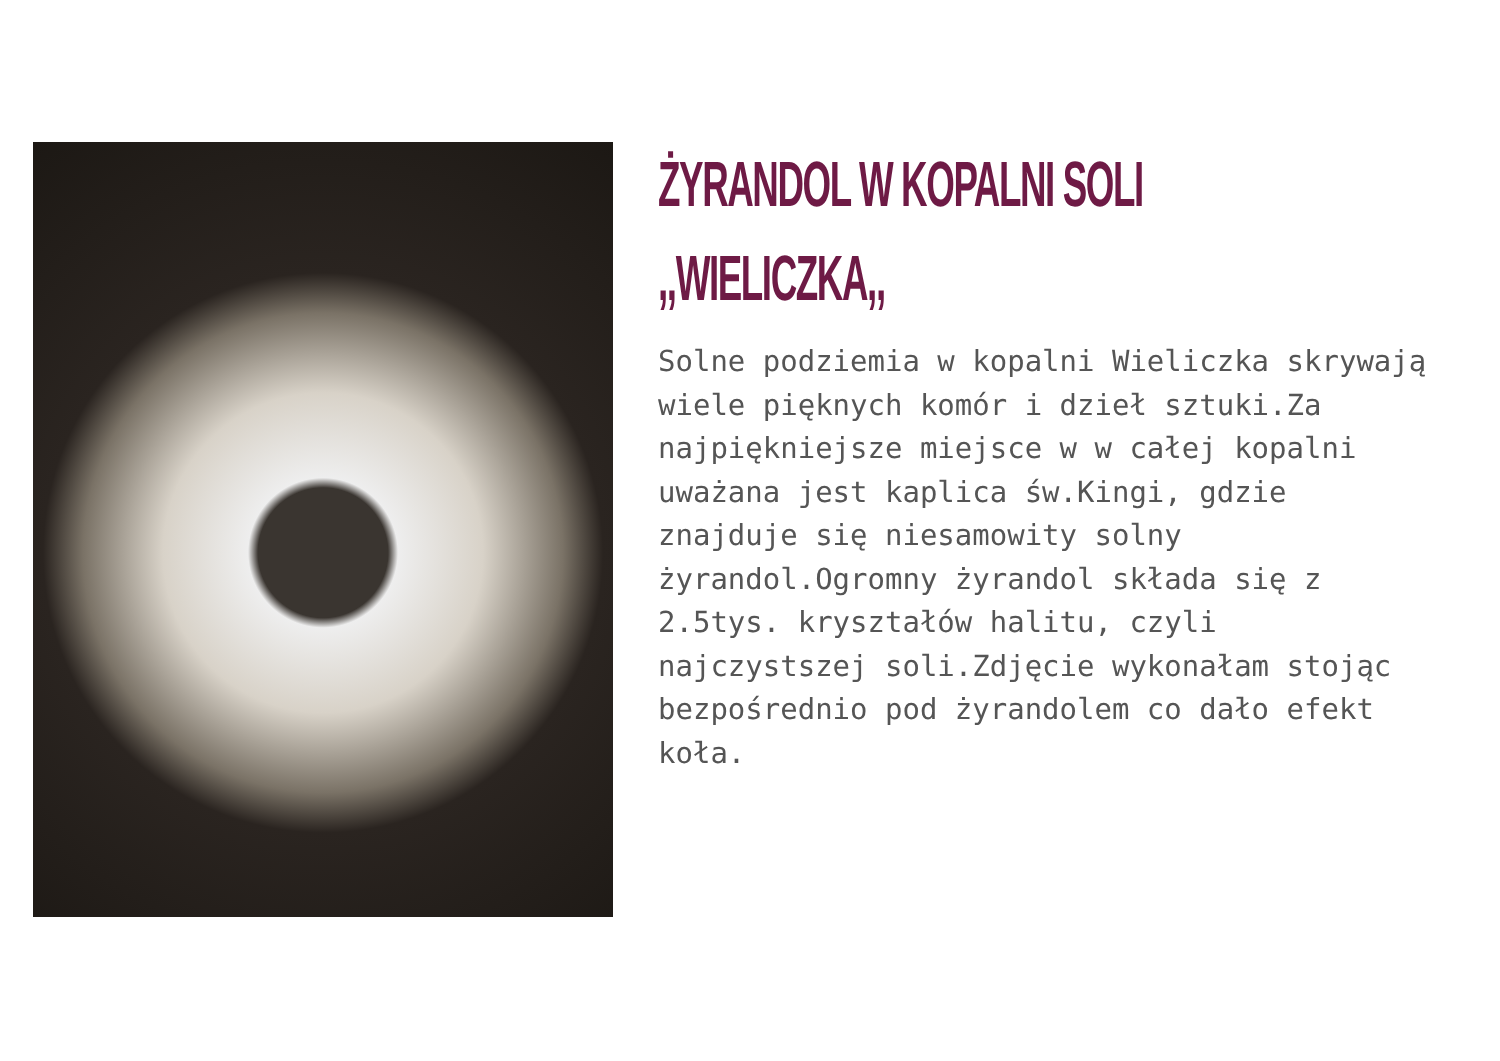ŻYRANDOL W KOPALNI SOLI
,,WIELICZKA,,
Solne podziemia w kopalni Wieliczka skrywają wiele pięknych komór i dzieł sztuki.Za najpiękniejsze miejsce w w całej kopalni uważana jest kaplica św.Kingi, gdzie znajduje się niesamowity solny żyrandol.Ogromny żyrandol składa się z 2.5tys. kryształów halitu, czyli najczystszej soli.Zdjęcie wykonałam stojąc bezpośrednio pod żyrandolem co dało efekt koła.